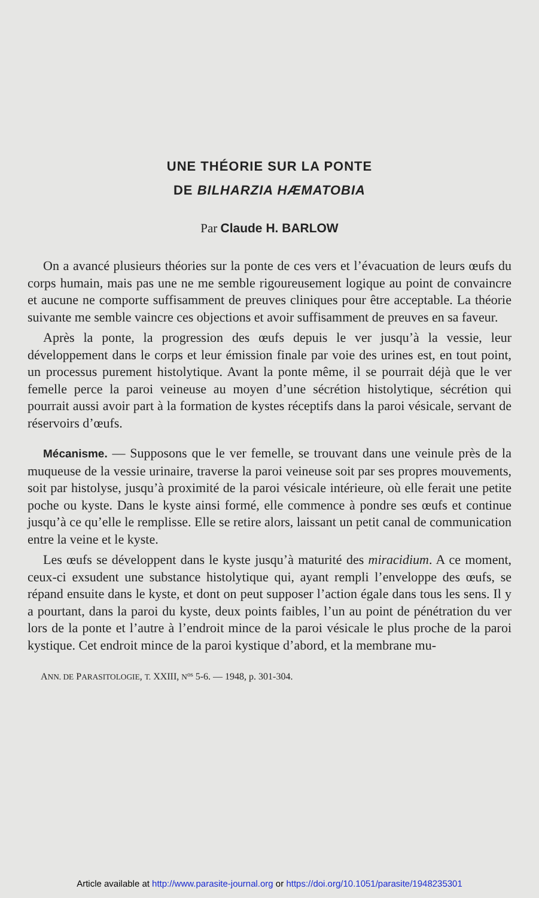UNE THÉORIE SUR LA PONTE
DE BILHARZIA HÆMATOBIA
Par Claude H. BARLOW
On a avancé plusieurs théories sur la ponte de ces vers et l’évacuation de leurs œufs du corps humain, mais pas une ne me semble rigoureusement logique au point de convaincre et aucune ne comporte suffisamment de preuves cliniques pour être acceptable. La théorie suivante me semble vaincre ces objections et avoir suffisamment de preuves en sa faveur.
Après la ponte, la progression des œufs depuis le ver jusqu’à la vessie, leur développement dans le corps et leur émission finale par voie des urines est, en tout point, un processus purement histolytique. Avant la ponte même, il se pourrait déjà que le ver femelle perce la paroi veineuse au moyen d’une sécrétion histolytique, sécrétion qui pourrait aussi avoir part à la formation de kystes réceptifs dans la paroi vésicale, servant de réservoirs d’œufs.
Mécanisme. — Supposons que le ver femelle, se trouvant dans une veinule près de la muqueuse de la vessie urinaire, traverse la paroi veineuse soit par ses propres mouvements, soit par histolyse, jusqu’à proximité de la paroi vésicale intérieure, où elle ferait une petite poche ou kyste. Dans le kyste ainsi formé, elle commence à pondre ses œufs et continue jusqu’à ce qu’elle le remplisse. Elle se retire alors, laissant un petit canal de communication entre la veine et le kyste.
Les œufs se développent dans le kyste jusqu’à maturité des miracidium. A ce moment, ceux-ci exsudent une substance histolytique qui, ayant rempli l’enveloppe des œufs, se répand ensuite dans le kyste, et dont on peut supposer l’action égale dans tous les sens. Il y a pourtant, dans la paroi du kyste, deux points faibles, l’un au point de pénétration du ver lors de la ponte et l’autre à l’endroit mince de la paroi vésicale le plus proche de la paroi kystique. Cet endroit mince de la paroi kystique d’abord, et la membrane mu-
ANN. DE PARASITOLOGIE, T. XXIII, N<sup>os</sup> 5-6. — 1948, p. 301-304.
Article available at http://www.parasite-journal.org or https://doi.org/10.1051/parasite/1948235301